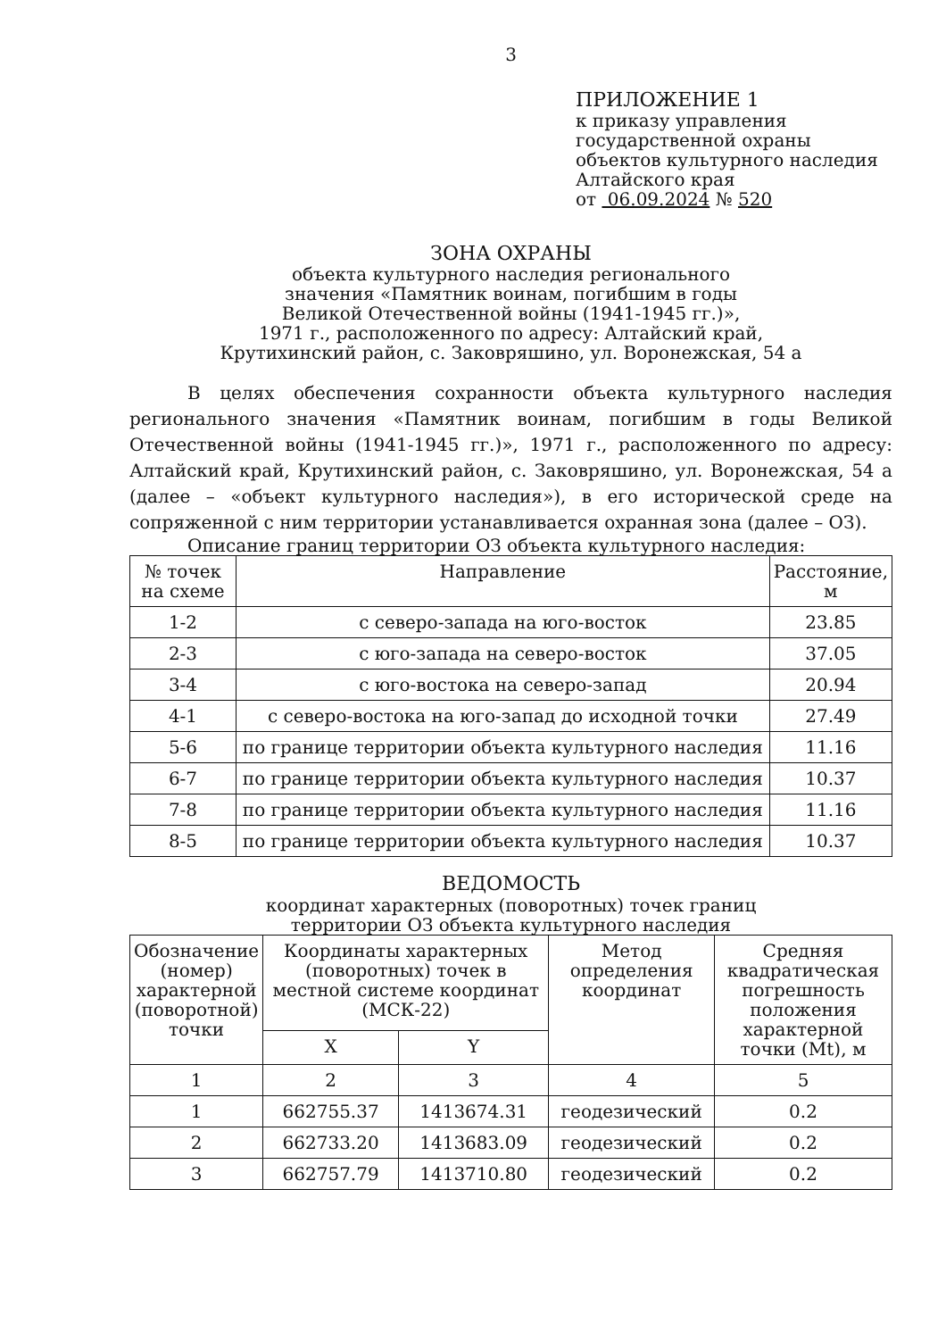3
ПРИЛОЖЕНИЕ 1
к приказу управления
государственной охраны
объектов культурного наследия
Алтайского края
от 06.09.2024 № 520
ЗОНА ОХРАНЫ
объекта культурного наследия регионального
значения «Памятник воинам, погибшим в годы
Великой Отечественной войны (1941-1945 гг.)»,
1971 г., расположенного по адресу: Алтайский край,
Крутихинский район, с. Заковряшино, ул. Воронежская, 54 а
В целях обеспечения сохранности объекта культурного наследия регионального значения «Памятник воинам, погибшим в годы Великой Отечественной войны (1941-1945 гг.)», 1971 г., расположенного по адресу: Алтайский край, Крутихинский район, с. Заковряшино, ул. Воронежская, 54 а (далее – «объект культурного наследия»), в его исторической среде на сопряженной с ним территории устанавливается охранная зона (далее – ОЗ).
Описание границ территории ОЗ объекта культурного наследия:
| № точек на схеме | Направление | Расстояние, м |
| --- | --- | --- |
| 1-2 | с северо-запада на юго-восток | 23.85 |
| 2-3 | с юго-запада на северо-восток | 37.05 |
| 3-4 | с юго-востока на северо-запад | 20.94 |
| 4-1 | с северо-востока на юго-запад до исходной точки | 27.49 |
| 5-6 | по границе территории объекта культурного наследия | 11.16 |
| 6-7 | по границе территории объекта культурного наследия | 10.37 |
| 7-8 | по границе территории объекта культурного наследия | 11.16 |
| 8-5 | по границе территории объекта культурного наследия | 10.37 |
ВЕДОМОСТЬ
координат характерных (поворотных) точек границ
территории ОЗ объекта культурного наследия
| Обозначение (номер) характерной (поворотной) точки | Координаты характерных (поворотных) точек в местной системе координат (МСК-22) | | Метод определения координат | Средняя квадратическая погрешность положения характерной точки (Mt), м |
| --- | --- | --- | --- | --- |
| | X | Y | | |
| 1 | 2 | 3 | 4 | 5 |
| 1 | 662755.37 | 1413674.31 | геодезический | 0.2 |
| 2 | 662733.20 | 1413683.09 | геодезический | 0.2 |
| 3 | 662757.79 | 1413710.80 | геодезический | 0.2 |